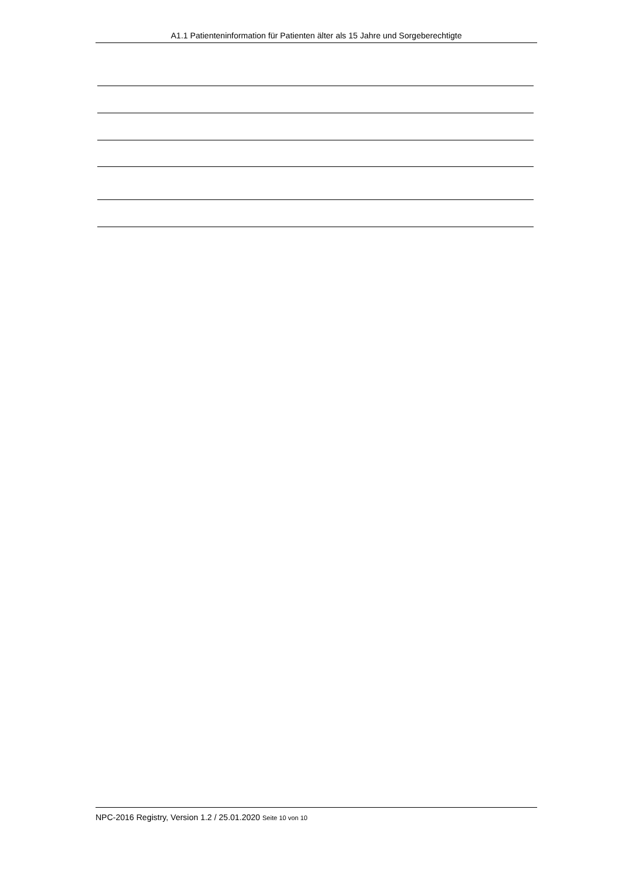A1.1 Patienteninformation für Patienten älter als 15 Jahre und Sorgeberechtigte
NPC-2016 Registry, Version 1.2 / 25.01.2020 Seite 10 von 10